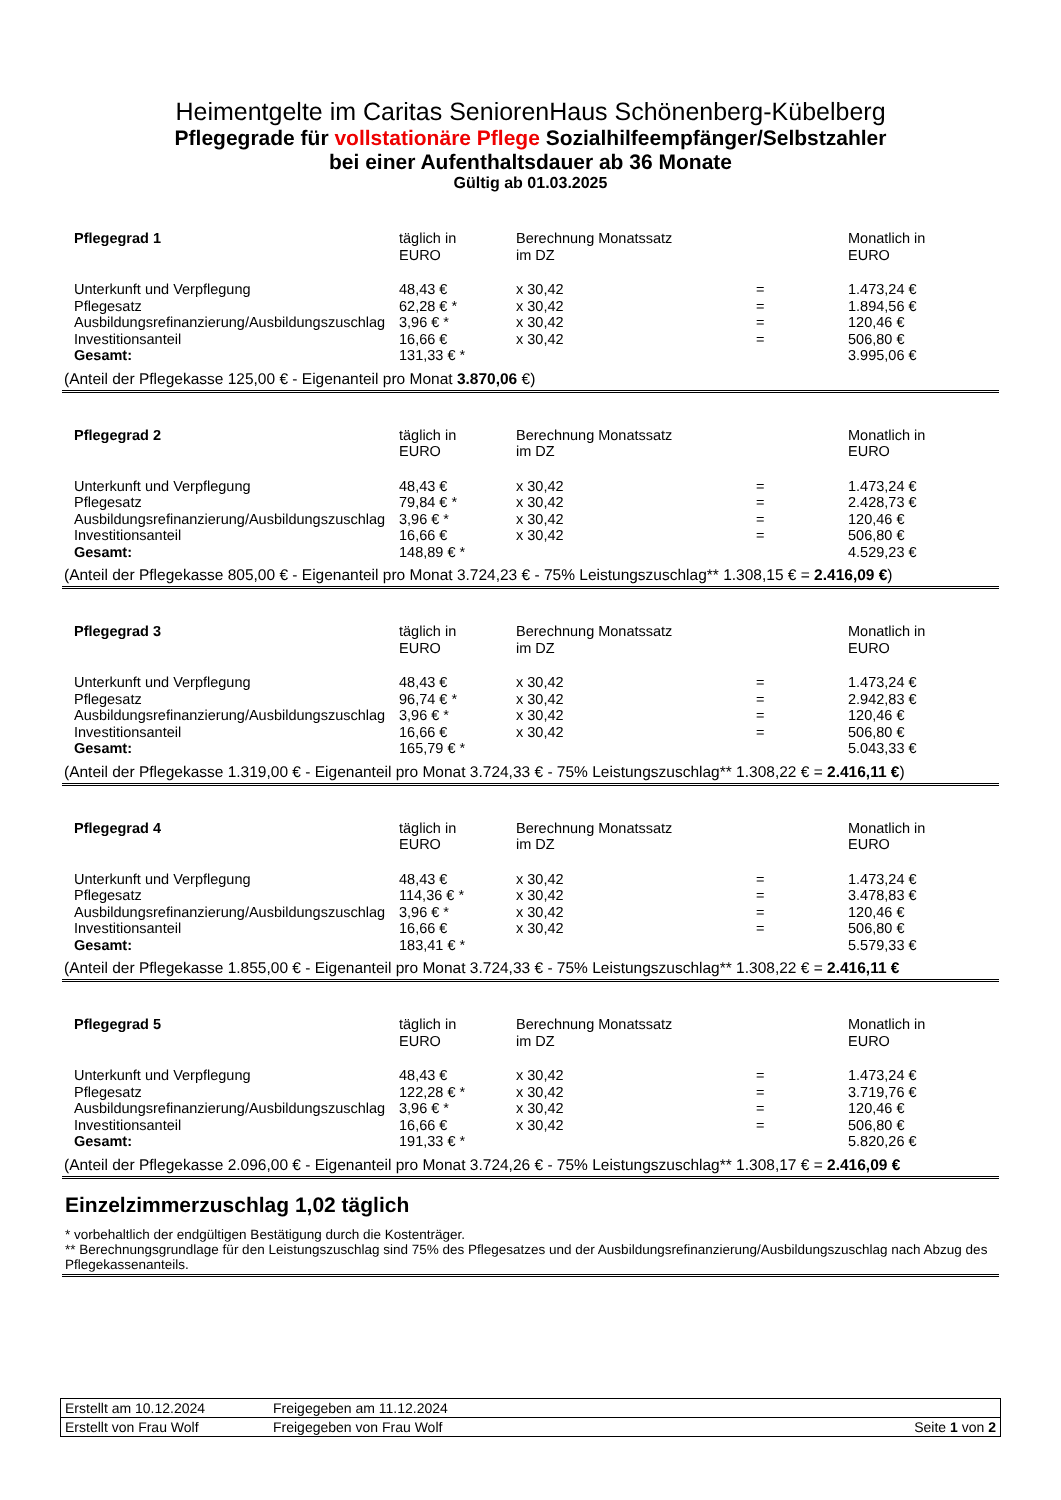Heimentgelte im Caritas SeniorenHaus Schönenberg-Kübelberg
Pflegegrade für vollstationäre Pflege Sozialhilfeempfänger/Selbstzahler
bei einer Aufenthaltsdauer ab 36 Monate
Gültig ab 01.03.2025
| Pflegegrad 1 | täglich in EURO | Berechnung Monatssatz im DZ | | Monatlich in EURO |
| Unterkunft und Verpflegung | 48,43 € | x 30,42 | = | 1.473,24 € |
| Pflegesatz | 62,28 € * | x 30,42 | = | 1.894,56 € |
| Ausbildungsrefinanzierung/Ausbildungszuschlag | 3,96 € * | x 30,42 | = | 120,46 € |
| Investitionsanteil | 16,66 € | x 30,42 | = | 506,80 € |
| Gesamt: | 131,33 € * | | | 3.995,06 € |
(Anteil der Pflegekasse 125,00 € - Eigenanteil pro Monat 3.870,06 €)
| Pflegegrad 2 | täglich in EURO | Berechnung Monatssatz im DZ | | Monatlich in EURO |
| Unterkunft und Verpflegung | 48,43 € | x 30,42 | = | 1.473,24 € |
| Pflegesatz | 79,84 € * | x 30,42 | = | 2.428,73 € |
| Ausbildungsrefinanzierung/Ausbildungszuschlag | 3,96 € * | x 30,42 | = | 120,46 € |
| Investitionsanteil | 16,66 € | x 30,42 | = | 506,80 € |
| Gesamt: | 148,89 € * | | | 4.529,23 € |
(Anteil der Pflegekasse 805,00 € - Eigenanteil pro Monat 3.724,23 € - 75% Leistungszuschlag** 1.308,15 € = 2.416,09 €)
| Pflegegrad 3 | täglich in EURO | Berechnung Monatssatz im DZ | | Monatlich in EURO |
| Unterkunft und Verpflegung | 48,43 € | x 30,42 | = | 1.473,24 € |
| Pflegesatz | 96,74 € * | x 30,42 | = | 2.942,83 € |
| Ausbildungsrefinanzierung/Ausbildungszuschlag | 3,96 € * | x 30,42 | = | 120,46 € |
| Investitionsanteil | 16,66 € | x 30,42 | = | 506,80 € |
| Gesamt: | 165,79 € * | | | 5.043,33 € |
(Anteil der Pflegekasse 1.319,00 € - Eigenanteil pro Monat 3.724,33 € - 75% Leistungszuschlag** 1.308,22 € = 2.416,11 €)
| Pflegegrad 4 | täglich in EURO | Berechnung Monatssatz im DZ | | Monatlich in EURO |
| Unterkunft und Verpflegung | 48,43 € | x 30,42 | = | 1.473,24 € |
| Pflegesatz | 114,36 € * | x 30,42 | = | 3.478,83 € |
| Ausbildungsrefinanzierung/Ausbildungszuschlag | 3,96 € * | x 30,42 | = | 120,46 € |
| Investitionsanteil | 16,66 € | x 30,42 | = | 506,80 € |
| Gesamt: | 183,41 € * | | | 5.579,33 € |
(Anteil der Pflegekasse 1.855,00 € - Eigenanteil pro Monat 3.724,33 € - 75% Leistungszuschlag** 1.308,22 € = 2.416,11 €
| Pflegegrad 5 | täglich in EURO | Berechnung Monatssatz im DZ | | Monatlich in EURO |
| Unterkunft und Verpflegung | 48,43 € | x 30,42 | = | 1.473,24 € |
| Pflegesatz | 122,28 € * | x 30,42 | = | 3.719,76 € |
| Ausbildungsrefinanzierung/Ausbildungszuschlag | 3,96 € * | x 30,42 | = | 120,46 € |
| Investitionsanteil | 16,66 € | x 30,42 | = | 506,80 € |
| Gesamt: | 191,33 € * | | | 5.820,26 € |
(Anteil der Pflegekasse 2.096,00 € - Eigenanteil pro Monat 3.724,26 € - 75% Leistungszuschlag** 1.308,17 € = 2.416,09 €
Einzelzimmerzuschlag 1,02 täglich
* vorbehaltlich der endgültigen Bestätigung durch die Kostenträger.
** Berechnungsgrundlage für den Leistungszuschlag sind 75% des Pflegesatzes und der Ausbildungsrefinanzierung/Ausbildungszuschlag nach Abzug des Pflegekassenanteils.
| Erstellt am 10.12.2024 | Freigegeben am 11.12.2024 | |
| Erstellt von Frau Wolf | Freigegeben von Frau Wolf | Seite 1 von 2 |